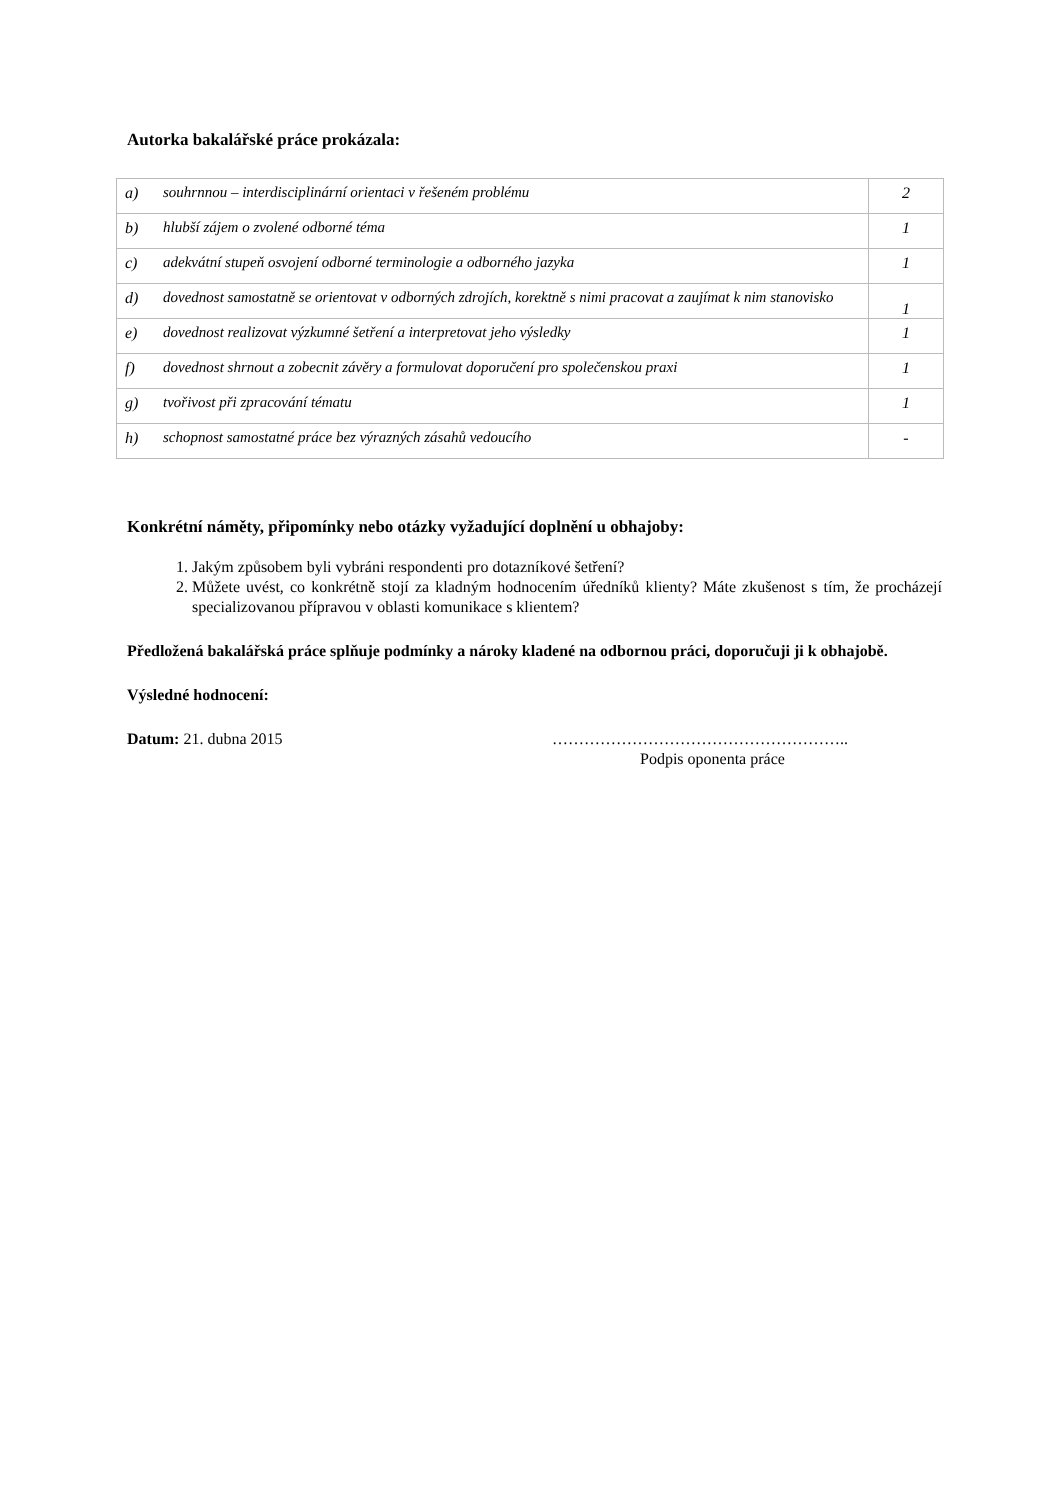Autorka bakalářské práce prokázala:
| a) | souhrnnou – interdisciplinární orientaci v řešeném problému | 2 |
| b) | hlubší zájem o zvolené odborné téma | 1 |
| c) | adekvátní stupeň osvojení odborné terminologie a odborného jazyka | 1 |
| d) | dovednost samostatně se orientovat v odborných zdrojích, korektně s nimi pracovat a zaujímat k nim stanovisko | 1 |
| e) | dovednost realizovat výzkumné šetření a interpretovat jeho výsledky | 1 |
| f) | dovednost shrnout a zobecnit závěry a formulovat doporučení pro společenskou praxi | 1 |
| g) | tvořivost při zpracování tématu | 1 |
| h) | schopnost samostatné práce bez výrazných zásahů vedoucího | - |
Konkrétní náměty, připomínky nebo otázky vyžadující doplnění u obhajoby:
1. Jakým způsobem byli vybráni respondenti pro dotazníkové šetření?
2. Můžete uvést, co konkrétně stojí za kladným hodnocením úředníků klienty? Máte zkušenost s tím, že procházejí specializovanou přípravou v oblasti komunikace s klientem?
Předložená bakalářská práce splňuje podmínky a nároky kladené na odbornou práci, doporučuji ji k obhajobě.
Výsledné hodnocení:
Datum: 21. dubna 2015 ………………………………………………..
Podpis oponenta práce